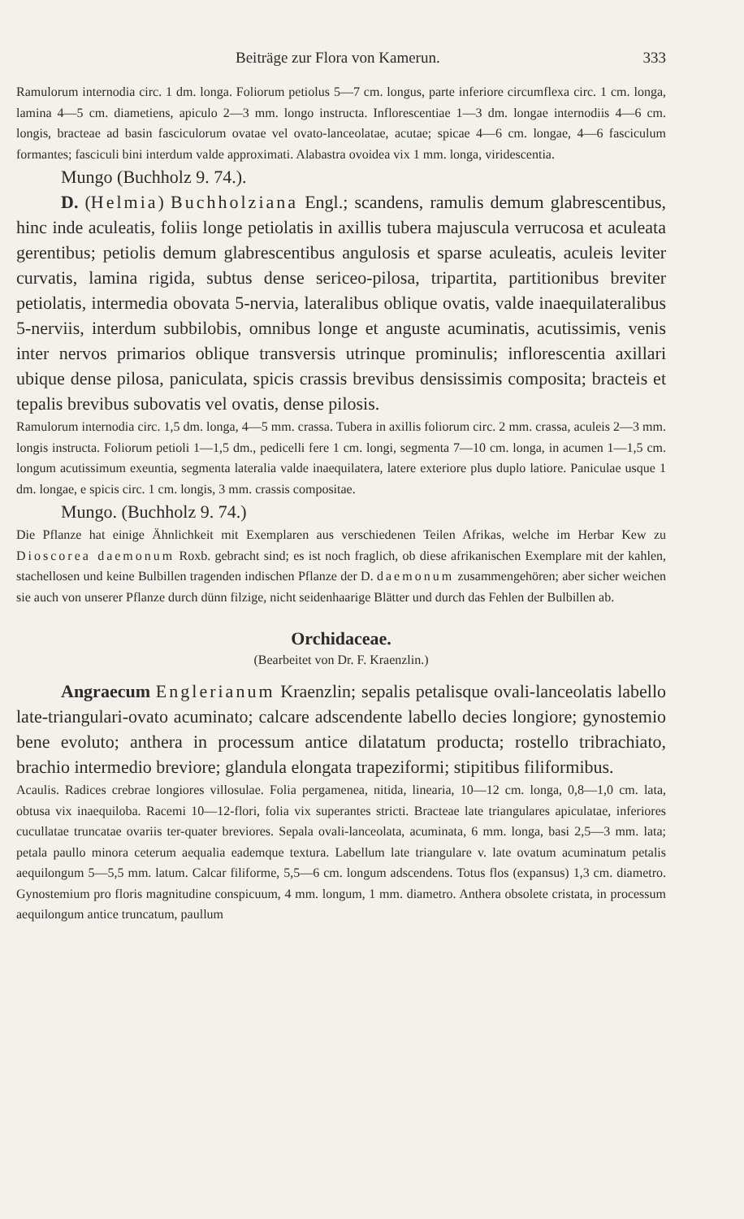Beiträge zur Flora von Kamerun. 333
Ramulorum internodia circ. 1 dm. longa. Foliorum petiolus 5—7 cm. longus, parte inferiore circumflexa circ. 1 cm. longa, lamina 4—5 cm. diametiens, apiculo 2—3 mm. longo instructa. Inflorescentiae 1—3 dm. longae internodiis 4—6 cm. longis, bracteae ad basin fasciculorum ovatae vel ovato-lanceolatae, acutae; spicae 4—6 cm. longae, 4—6 fasciculum formantes; fasciculi bini interdum valde approximati. Alabastra ovoidea vix 1 mm. longa, viridescentia.
Mungo (Buchholz 9. 74.).
D. (Helmia) Buchholziana Engl.; scandens, ramulis demum glabrescentibus, hinc inde aculeatis, foliis longe petiolatis in axillis tubera majuscula verrucosa et aculeata gerentibus; petiolis demum glabrescentibus angulosis et sparse aculeatis, aculeis leviter curvatis, lamina rigida, subtus dense sericeo-pilosa, tripartita, partitionibus breviter petiolatis, intermedia obovata 5-nervia, lateralibus oblique ovatis, valde inaequilateralibus 5-nerviis, interdum subbilobis, omnibus longe et anguste acuminatis, acutissimis, venis inter nervos primarios oblique transversis utrinque prominulis; inflorescentia axillari ubique dense pilosa, paniculata, spicis crassis brevibus densissimis composita; bracteis et tepalis brevibus subovatis vel ovatis, dense pilosis.
Ramulorum internodia circ. 1,5 dm. longa, 4—5 mm. crassa. Tubera in axillis foliorum circ. 2 mm. crassa, aculeis 2—3 mm. longis instructa. Foliorum petioli 1—1,5 dm., pedicelli fere 1 cm. longi, segmenta 7—10 cm. longa, in acumen 1—1,5 cm. longum acutissimum exeuntia, segmenta lateralia valde inaequilatera, latere exteriore plus duplo latiore. Paniculae usque 1 dm. longae, e spicis circ. 1 cm. longis, 3 mm. crassis compositae.
Mungo. (Buchholz 9. 74.)
Die Pflanze hat einige Ähnlichkeit mit Exemplaren aus verschiedenen Teilen Afrikas, welche im Herbar Kew zu Dioscorea daemonum Roxb. gebracht sind; es ist noch fraglich, ob diese afrikanischen Exemplare mit der kahlen, stachellosen und keine Bulbillen tragenden indischen Pflanze der D. daemonum zusammengehören; aber sicher weichen sie auch von unserer Pflanze durch dünn filzige, nicht seidenhaarige Blätter und durch das Fehlen der Bulbillen ab.
Orchidaceae.
(Bearbeitet von Dr. F. Kraenzlin.)
Angraecum Englerianum Kraenzlin; sepalis petalisque ovali-lanceolatis labello late-triangulari-ovato acuminato; calcare adscendente labello decies longiore; gynostemio bene evoluto; anthera in processum antice dilatatum producta; rostello tribrachiato, brachio intermedio breviore; glandula elongata trapeziformi; stipitibus filiformibus.
Acaulis. Radices crebrae longiores villosulae. Folia pergamenea, nitida, linearia, 10—12 cm. longa, 0,8—1,0 cm. lata, obtusa vix inaequiloba. Racemi 10—12-flori, folia vix superantes stricti. Bracteae late triangulares apiculatae, inferiores cucullatae truncatae ovariis ter-quater breviores. Sepala ovali-lanceolata, acuminata, 6 mm. longa, basi 2,5—3 mm. lata; petala paullo minora ceterum aequalia eademque textura. Labellum late triangulare v. late ovatum acuminatum petalis aequilongum 5—5,5 mm. latum. Calcar filiforme, 5,5—6 cm. longum adscendens. Totus flos (expansus) 1,3 cm. diametro. Gynostemium pro floris magnitudine conspicuum, 4 mm. longum, 1 mm. diametro. Anthera obsolete cristata, in processum aequilongum antice truncatum, paullum